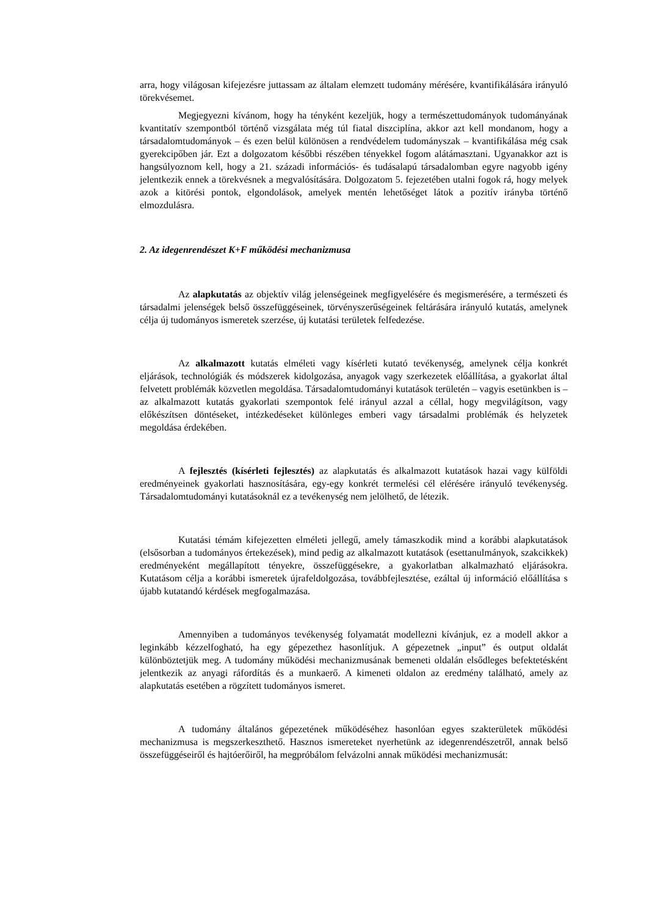arra, hogy világosan kifejezésre juttassam az általam elemzett tudomány mérésére, kvantifikálására irányuló törekvésemet.
Megjegyezni kívánom, hogy ha tényként kezeljük, hogy a természettudományok tudományának kvantitatív szempontból történő vizsgálata még túl fiatal diszciplína, akkor azt kell mondanom, hogy a társadalomtudományok – és ezen belül különösen a rendvédelem tudományszak – kvantifikálása még csak gyerekcipőben jár. Ezt a dolgozatom későbbi részében tényekkel fogom alátámasztani. Ugyanakkor azt is hangsúlyoznom kell, hogy a 21. századi információs- és tudásalapú társadalomban egyre nagyobb igény jelentkezik ennek a törekvésnek a megvalósítására. Dolgozatom 5. fejezetében utalni fogok rá, hogy melyek azok a kitörési pontok, elgondolások, amelyek mentén lehetőséget látok a pozitív irányba történő elmozdulásra.
2. Az idegenrendészet K+F működési mechanizmusa
Az alapkutatás az objektív világ jelenségeinek megfigyelésére és megismerésére, a természeti és társadalmi jelenségek belső összefüggéseinek, törvényszerűségeinek feltárására irányuló kutatás, amelynek célja új tudományos ismeretek szerzése, új kutatási területek felfedezése.
Az alkalmazott kutatás elméleti vagy kísérleti kutató tevékenység, amelynek célja konkrét eljárások, technológiák és módszerek kidolgozása, anyagok vagy szerkezetek előállítása, a gyakorlat által felvetett problémák közvetlen megoldása. Társadalomtudományi kutatások területén – vagyis esetünkben is – az alkalmazott kutatás gyakorlati szempontok felé irányul azzal a céllal, hogy megvilágítson, vagy előkészítsen döntéseket, intézkedéseket különleges emberi vagy társadalmi problémák és helyzetek megoldása érdekében.
A fejlesztés (kísérleti fejlesztés) az alapkutatás és alkalmazott kutatások hazai vagy külföldi eredményeinek gyakorlati hasznosítására, egy-egy konkrét termelési cél elérésére irányuló tevékenység. Társadalomtudományi kutatásoknál ez a tevékenység nem jelölhető, de létezik.
Kutatási témám kifejezetten elméleti jellegű, amely támaszkodik mind a korábbi alapkutatások (elsősorban a tudományos értekezések), mind pedig az alkalmazott kutatások (esettanulmányok, szakcikkek) eredményeként megállapított tényekre, összefüggésekre, a gyakorlatban alkalmazható eljárásokra. Kutatásom célja a korábbi ismeretek újrafeldolgozása, továbbfejlesztése, ezáltal új információ előállítása s újabb kutatandó kérdések megfogalmazása.
Amennyiben a tudományos tevékenység folyamatát modellezni kívánjuk, ez a modell akkor a leginkább kézzelfogható, ha egy gépezethez hasonlítjuk. A gépezetnek „input” és output oldalát különböztetjük meg. A tudomány működési mechanizmusának bemeneti oldalán elsődleges befektetésként jelentkezik az anyagi ráfordítás és a munkaerő. A kimeneti oldalon az eredmény található, amely az alapkutatás esetében a rögzített tudományos ismeret.
A tudomány általános gépezetének működéséhez hasonlóan egyes szakterületek működési mechanizmusa is megszerkeszthető. Hasznos ismereteket nyerhetünk az idegenrendészetről, annak belső összefüggéseiről és hajtóerőiről, ha megpróbálom felvázolni annak működési mechanizmusát: